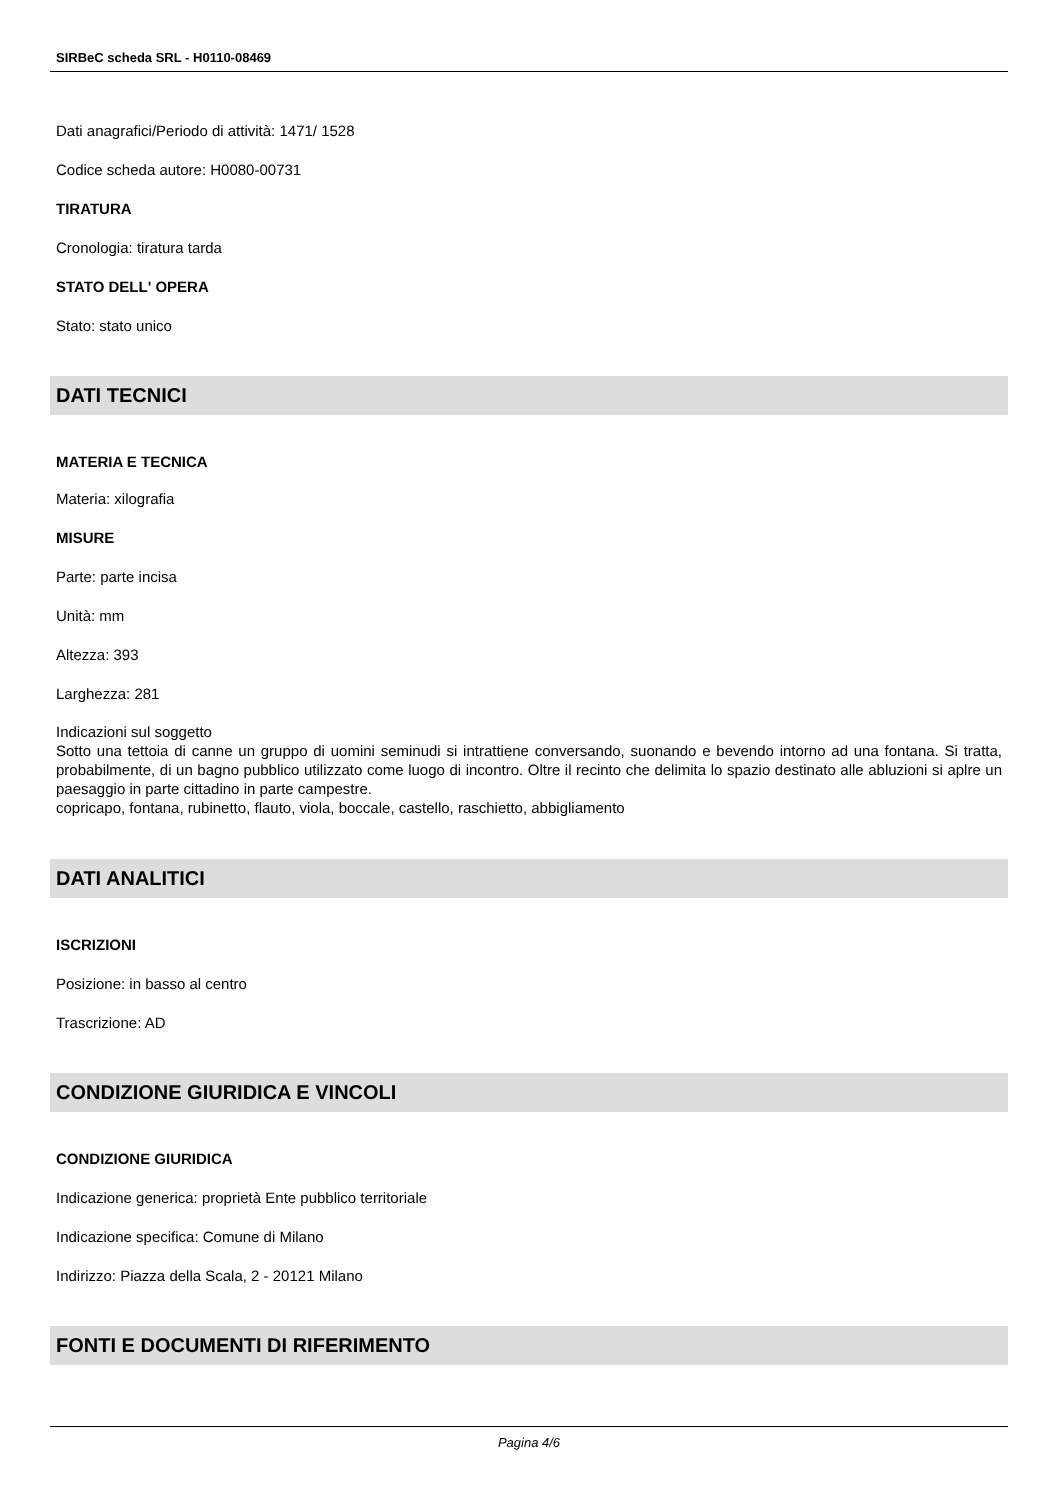SIRBeC scheda SRL - H0110-08469
Dati anagrafici/Periodo di attività: 1471/ 1528
Codice scheda autore: H0080-00731
TIRATURA
Cronologia: tiratura tarda
STATO DELL' OPERA
Stato: stato unico
DATI TECNICI
MATERIA E TECNICA
Materia: xilografia
MISURE
Parte: parte incisa
Unità: mm
Altezza: 393
Larghezza: 281
Indicazioni sul soggetto
Sotto una tettoia di canne un gruppo di uomini seminudi si intrattiene conversando, suonando e bevendo intorno ad una fontana. Si tratta, probabilmente, di un bagno pubblico utilizzato come luogo di incontro. Oltre il recinto che delimita lo spazio destinato alle abluzioni si aplre un paesaggio in parte cittadino in parte campestre.
copricapo, fontana, rubinetto, flauto, viola, boccale, castello, raschietto, abbigliamento
DATI ANALITICI
ISCRIZIONI
Posizione: in basso al centro
Trascrizione: AD
CONDIZIONE GIURIDICA E VINCOLI
CONDIZIONE GIURIDICA
Indicazione generica: proprietà Ente pubblico territoriale
Indicazione specifica: Comune di Milano
Indirizzo: Piazza della Scala, 2 - 20121 Milano
FONTI E DOCUMENTI DI RIFERIMENTO
Pagina 4/6